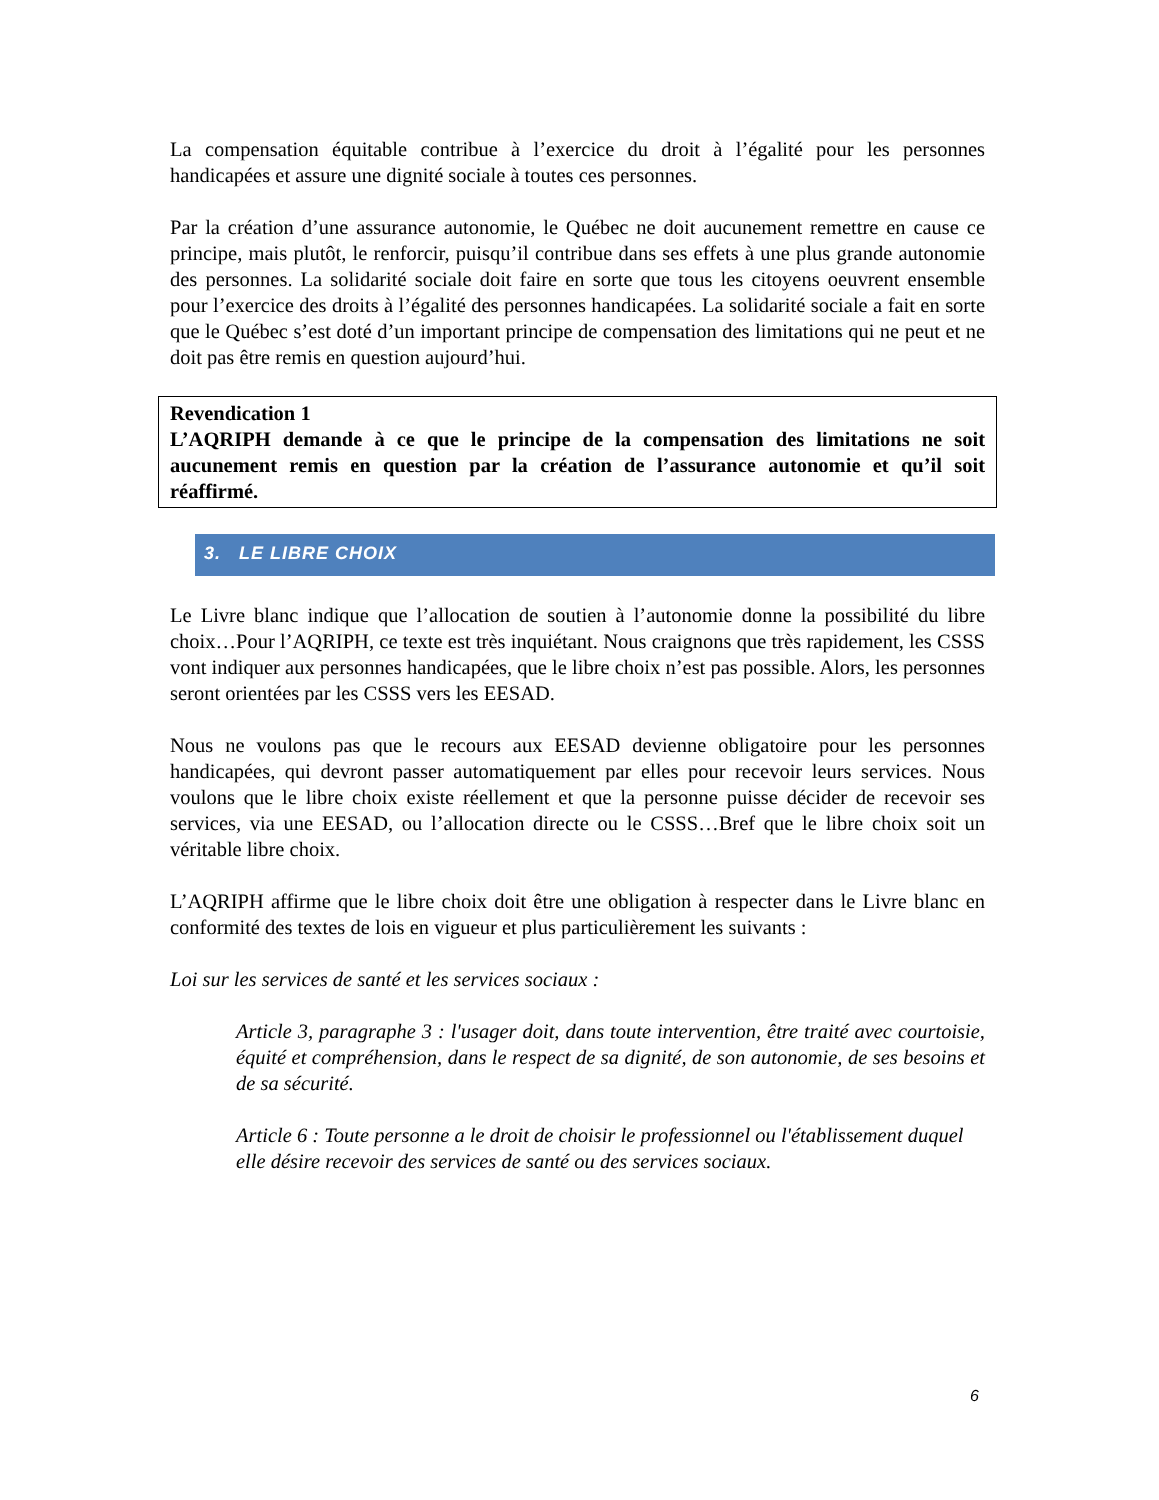La compensation équitable contribue à l’exercice du droit à l’égalité pour les personnes handicapées et assure une dignité sociale à toutes ces personnes.
Par la création d’une assurance autonomie, le Québec ne doit aucunement remettre en cause ce principe, mais plutôt, le renforcir, puisqu’il contribue dans ses effets à une plus grande autonomie des personnes. La solidarité sociale doit faire en sorte que tous les citoyens oeuvrent ensemble pour l’exercice des droits à l’égalité des personnes handicapées. La solidarité sociale a fait en sorte que le Québec s’est doté d’un important principe de compensation des limitations qui ne peut et ne doit pas être remis en question aujourd’hui.
Revendication 1
L’AQRIPH demande à ce que le principe de la compensation des limitations ne soit aucunement remis en question par la création de l’assurance autonomie et qu’il soit réaffirmé.
3. LE LIBRE CHOIX
Le Livre blanc indique que l’allocation de soutien à l’autonomie donne la possibilité du libre choix…Pour l’AQRIPH, ce texte est très inquiétant. Nous craignons que très rapidement, les CSSS vont indiquer aux personnes handicapées, que le libre choix n’est pas possible. Alors, les personnes seront orientées par les CSSS vers les EESAD.
Nous ne voulons pas que le recours aux EESAD devienne obligatoire pour les personnes handicapées, qui devront passer automatiquement par elles pour recevoir leurs services. Nous voulons que le libre choix existe réellement et que la personne puisse décider de recevoir ses services, via une EESAD, ou l’allocation directe ou le CSSS…Bref que le libre choix soit un véritable libre choix.
L’AQRIPH affirme que le libre choix doit être une obligation à respecter dans le Livre blanc en conformité des textes de lois en vigueur et plus particulièrement les suivants :
Loi sur les services de santé et les services sociaux :
Article 3, paragraphe 3 : l'usager doit, dans toute intervention, être traité avec courtoisie, équité et compréhension, dans le respect de sa dignité, de son autonomie, de ses besoins et de sa sécurité.
Article 6 : Toute personne a le droit de choisir le professionnel ou l'établissement duquel elle désire recevoir des services de santé ou des services sociaux.
6